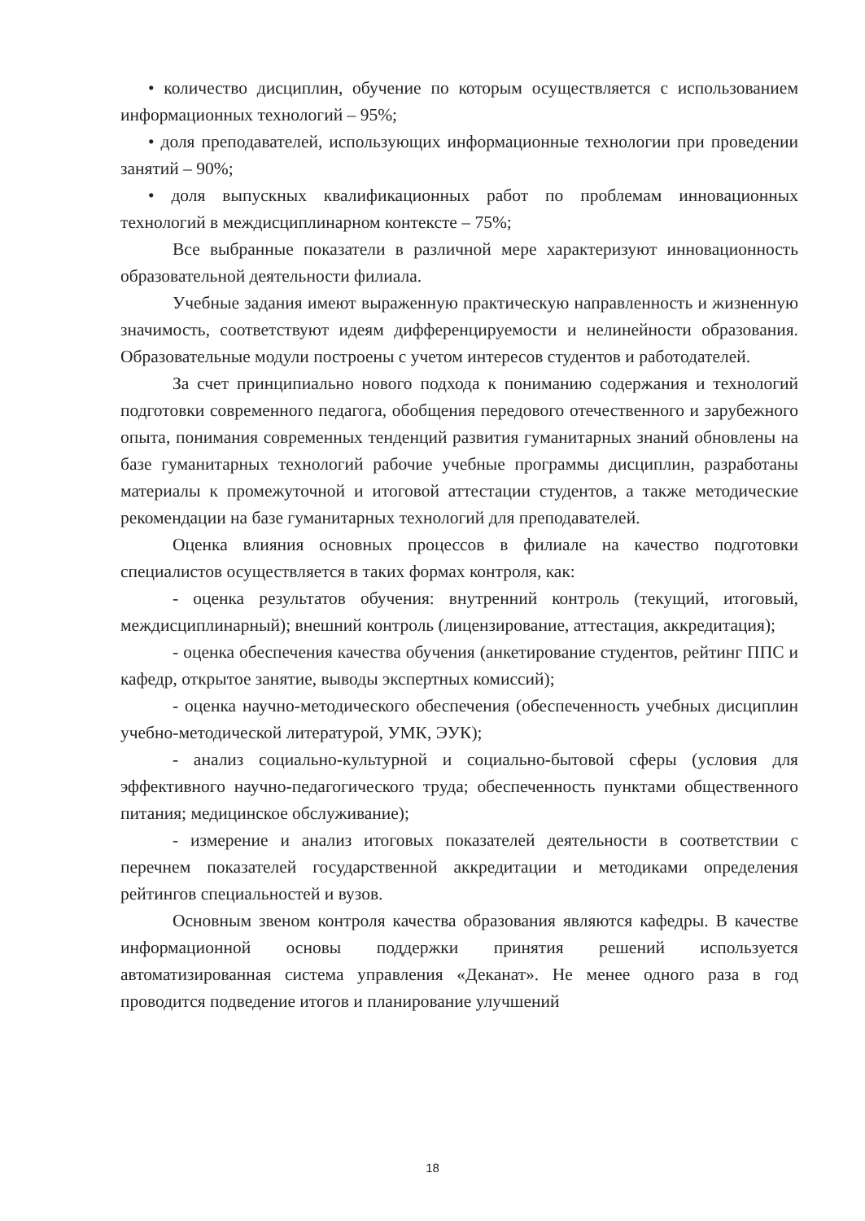• количество дисциплин, обучение по которым осуществляется с использованием информационных технологий – 95%;
• доля преподавателей, использующих информационные технологии при проведении занятий – 90%;
• доля выпускных квалификационных работ по проблемам инновационных технологий в междисциплинарном контексте – 75%;
Все выбранные показатели в различной мере характеризуют инновационность образовательной деятельности филиала.
Учебные задания имеют выраженную практическую направленность и жизненную значимость, соответствуют идеям дифференцируемости и нелинейности образования. Образовательные модули построены с учетом интересов студентов и работодателей.
За счет принципиально нового подхода к пониманию содержания и технологий подготовки современного педагога, обобщения передового отечественного и зарубежного опыта, понимания современных тенденций развития гуманитарных знаний обновлены на базе гуманитарных технологий рабочие учебные программы дисциплин, разработаны материалы к промежуточной и итоговой аттестации студентов, а также методические рекомендации на базе гуманитарных технологий для преподавателей.
Оценка влияния основных процессов в филиале на качество подготовки специалистов осуществляется в таких формах контроля, как:
- оценка результатов обучения: внутренний контроль (текущий, итоговый, междисциплинарный); внешний контроль (лицензирование, аттестация, аккредитация);
- оценка обеспечения качества обучения (анкетирование студентов, рейтинг ППС и кафедр, открытое занятие, выводы экспертных комиссий);
- оценка научно-методического обеспечения (обеспеченность учебных дисциплин учебно-методической литературой, УМК, ЭУК);
- анализ социально-культурной и социально-бытовой сферы (условия для эффективного научно-педагогического труда; обеспеченность пунктами общественного питания; медицинское обслуживание);
- измерение и анализ итоговых показателей деятельности в соответствии с перечнем показателей государственной аккредитации и методиками определения рейтингов специальностей и вузов.
Основным звеном контроля качества образования являются кафедры. В качестве информационной основы поддержки принятия решений используется автоматизированная система управления «Деканат». Не менее одного раза в год проводится подведение итогов и планирование улучшений
18